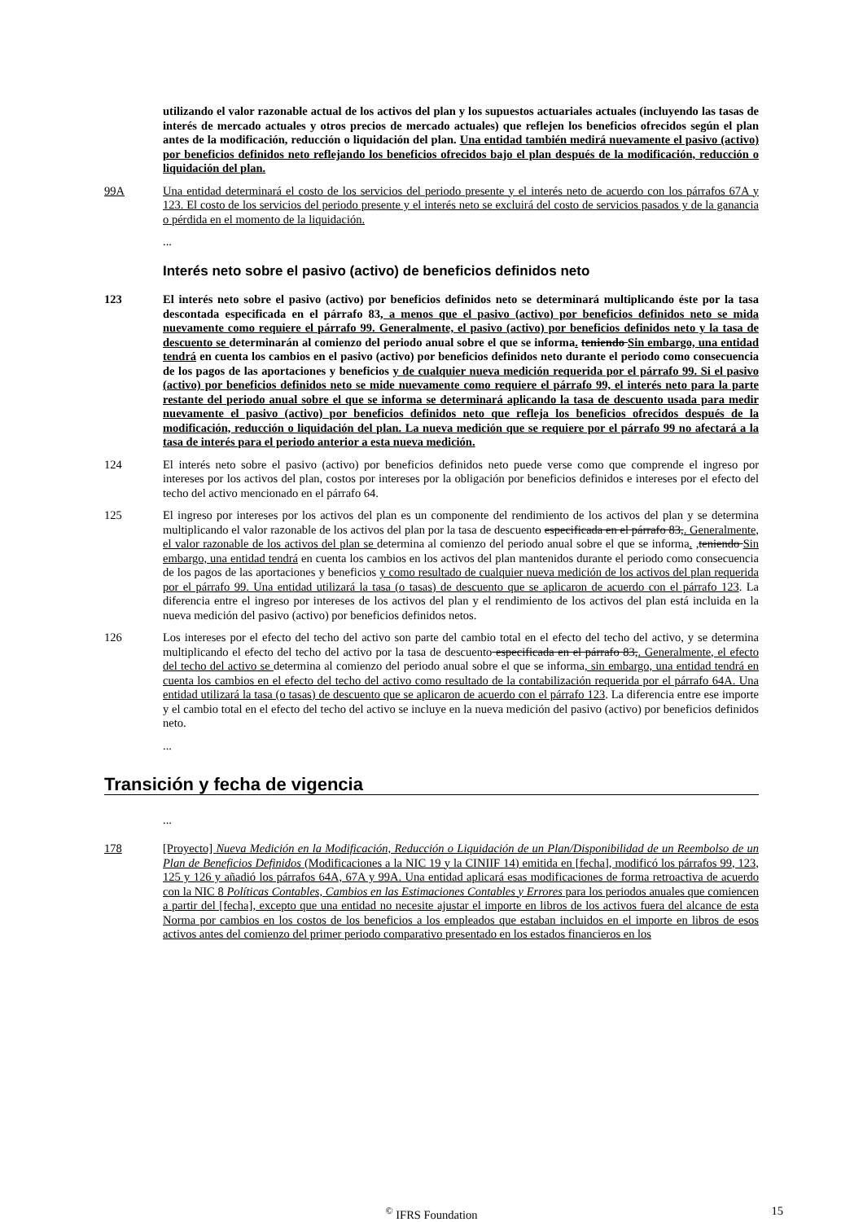utilizando el valor razonable actual de los activos del plan y los supuestos actuariales actuales (incluyendo las tasas de interés de mercado actuales y otros precios de mercado actuales) que reflejen los beneficios ofrecidos según el plan antes de la modificación, reducción o liquidación del plan. Una entidad también medirá nuevamente el pasivo (activo) por beneficios definidos neto reflejando los beneficios ofrecidos bajo el plan después de la modificación, reducción o liquidación del plan.
99A Una entidad determinará el costo de los servicios del periodo presente y el interés neto de acuerdo con los párrafos 67A y 123. El costo de los servicios del periodo presente y el interés neto se excluirá del costo de servicios pasados y de la ganancia o pérdida en el momento de la liquidación.
...
Interés neto sobre el pasivo (activo) de beneficios definidos neto
123 El interés neto sobre el pasivo (activo) por beneficios definidos neto se determinará multiplicando éste por la tasa descontada especificada en el párrafo 83, a menos que el pasivo (activo) por beneficios definidos neto se mida nuevamente como requiere el párrafo 99. Generalmente, el pasivo (activo) por beneficios definidos neto y la tasa de descuento se determinarán al comienzo del periodo anual sobre el que se informa. teniendo Sin embargo, una entidad tendrá en cuenta los cambios en el pasivo (activo) por beneficios definidos neto durante el periodo como consecuencia de los pagos de las aportaciones y beneficios y de cualquier nueva medición requerida por el párrafo 99. Si el pasivo (activo) por beneficios definidos neto se mide nuevamente como requiere el párrafo 99, el interés neto para la parte restante del periodo anual sobre el que se informa se determinará aplicando la tasa de descuento usada para medir nuevamente el pasivo (activo) por beneficios definidos neto que refleja los beneficios ofrecidos después de la modificación, reducción o liquidación del plan. La nueva medición que se requiere por el párrafo 99 no afectará a la tasa de interés para el periodo anterior a esta nueva medición.
124 El interés neto sobre el pasivo (activo) por beneficios definidos neto puede verse como que comprende el ingreso por intereses por los activos del plan, costos por intereses por la obligación por beneficios definidos e intereses por el efecto del techo del activo mencionado en el párrafo 64.
125 El ingreso por intereses por los activos del plan es un componente del rendimiento de los activos del plan y se determina multiplicando el valor razonable de los activos del plan por la tasa de descuento especificada en el párrafo 83,. Generalmente, el valor razonable de los activos del plan se determina al comienzo del periodo anual sobre el que se informa. ,teniendo Sin embargo, una entidad tendrá en cuenta los cambios en los activos del plan mantenidos durante el periodo como consecuencia de los pagos de las aportaciones y beneficios y como resultado de cualquier nueva medición de los activos del plan requerida por el párrafo 99. Una entidad utilizará la tasa (o tasas) de descuento que se aplicaron de acuerdo con el párrafo 123. La diferencia entre el ingreso por intereses de los activos del plan y el rendimiento de los activos del plan está incluida en la nueva medición del pasivo (activo) por beneficios definidos netos.
126 Los intereses por el efecto del techo del activo son parte del cambio total en el efecto del techo del activo, y se determina multiplicando el efecto del techo del activo por la tasa de descuento especificada en el párrafo 83,. Generalmente, el efecto del techo del activo se determina al comienzo del periodo anual sobre el que se informa, sin embargo, una entidad tendrá en cuenta los cambios en el efecto del techo del activo como resultado de la contabilización requerida por el párrafo 64A. Una entidad utilizará la tasa (o tasas) de descuento que se aplicaron de acuerdo con el párrafo 123. La diferencia entre ese importe y el cambio total en el efecto del techo del activo se incluye en la nueva medición del pasivo (activo) por beneficios definidos neto.
...
Transición y fecha de vigencia
...
178 [Proyecto] Nueva Medición en la Modificación, Reducción o Liquidación de un Plan/Disponibilidad de un Reembolso de un Plan de Beneficios Definidos (Modificaciones a la NIC 19 y la CINIIF 14) emitida en [fecha], modificó los párrafos 99, 123, 125 y 126 y añadió los párrafos 64A, 67A y 99A. Una entidad aplicará esas modificaciones de forma retroactiva de acuerdo con la NIC 8 Políticas Contables, Cambios en las Estimaciones Contables y Errores para los periodos anuales que comiencen a partir del [fecha], excepto que una entidad no necesite ajustar el importe en libros de los activos fuera del alcance de esta Norma por cambios en los costos de los beneficios a los empleados que estaban incluidos en el importe en libros de esos activos antes del comienzo del primer periodo comparativo presentado en los estados financieros en los
<sup>©</sup> IFRS Foundation 15